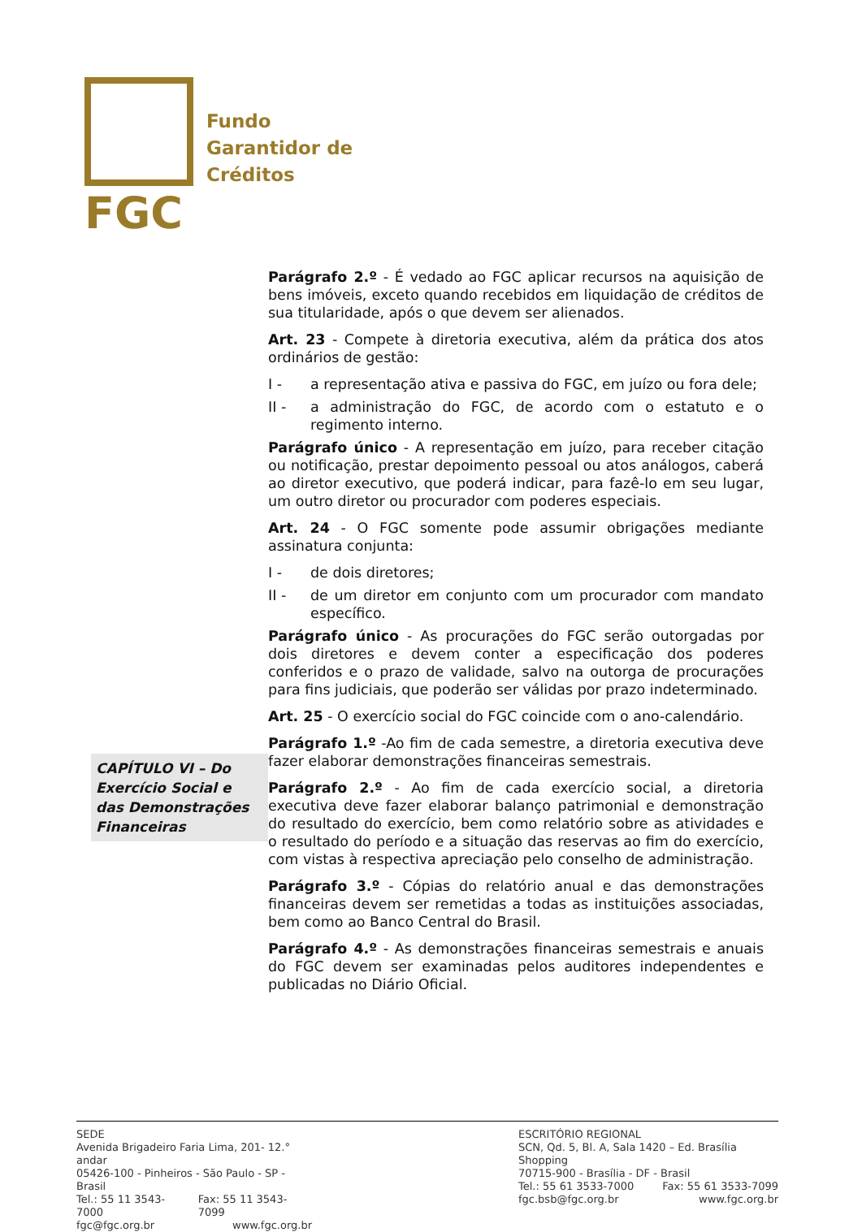FGC
Fundo
Garantidor de
Créditos
CAPÍTULO VI – Do Exercício Social e das Demonstrações Financeiras
Parágrafo 2.º - É vedado ao FGC aplicar recursos na aquisição de bens imóveis, exceto quando recebidos em liquidação de créditos de sua titularidade, após o que devem ser alienados.
Art. 23 - Compete à diretoria executiva, além da prática dos atos ordinários de gestão:
I - a representação ativa e passiva do FGC, em juízo ou fora dele;
II - a administração do FGC, de acordo com o estatuto e o regimento interno.
Parágrafo único - A representação em juízo, para receber citação ou notificação, prestar depoimento pessoal ou atos análogos, caberá ao diretor executivo, que poderá indicar, para fazê-lo em seu lugar, um outro diretor ou procurador com poderes especiais.
Art. 24 - O FGC somente pode assumir obrigações mediante assinatura conjunta:
I - de dois diretores;
II - de um diretor em conjunto com um procurador com mandato específico.
Parágrafo único - As procurações do FGC serão outorgadas por dois diretores e devem conter a especificação dos poderes conferidos e o prazo de validade, salvo na outorga de procurações para fins judiciais, que poderão ser válidas por prazo indeterminado.
Art. 25 - O exercício social do FGC coincide com o ano-calendário.
Parágrafo 1.º -Ao fim de cada semestre, a diretoria executiva deve fazer elaborar demonstrações financeiras semestrais.
Parágrafo 2.º - Ao fim de cada exercício social, a diretoria executiva deve fazer elaborar balanço patrimonial e demonstração do resultado do exercício, bem como relatório sobre as atividades e o resultado do período e a situação das reservas ao fim do exercício, com vistas à respectiva apreciação pelo conselho de administração.
Parágrafo 3.º - Cópias do relatório anual e das demonstrações financeiras devem ser remetidas a todas as instituições associadas, bem como ao Banco Central do Brasil.
Parágrafo 4.º - As demonstrações financeiras semestrais e anuais do FGC devem ser examinadas pelos auditores independentes e publicadas no Diário Oficial.
SEDE
Avenida Brigadeiro Faria Lima, 201- 12.° andar
05426-100 - Pinheiros - São Paulo - SP - Brasil
Tel.: 55 11 3543-7000 Fax: 55 11 3543-7099
fgc@fgc.org.br www.fgc.org.br
ESCRITÓRIO REGIONAL
SCN, Qd. 5, Bl. A, Sala 1420 – Ed. Brasília Shopping
70715-900 - Brasília - DF - Brasil
Tel.: 55 61 3533-7000 Fax: 55 61 3533-7099
fgc.bsb@fgc.org.br www.fgc.org.br